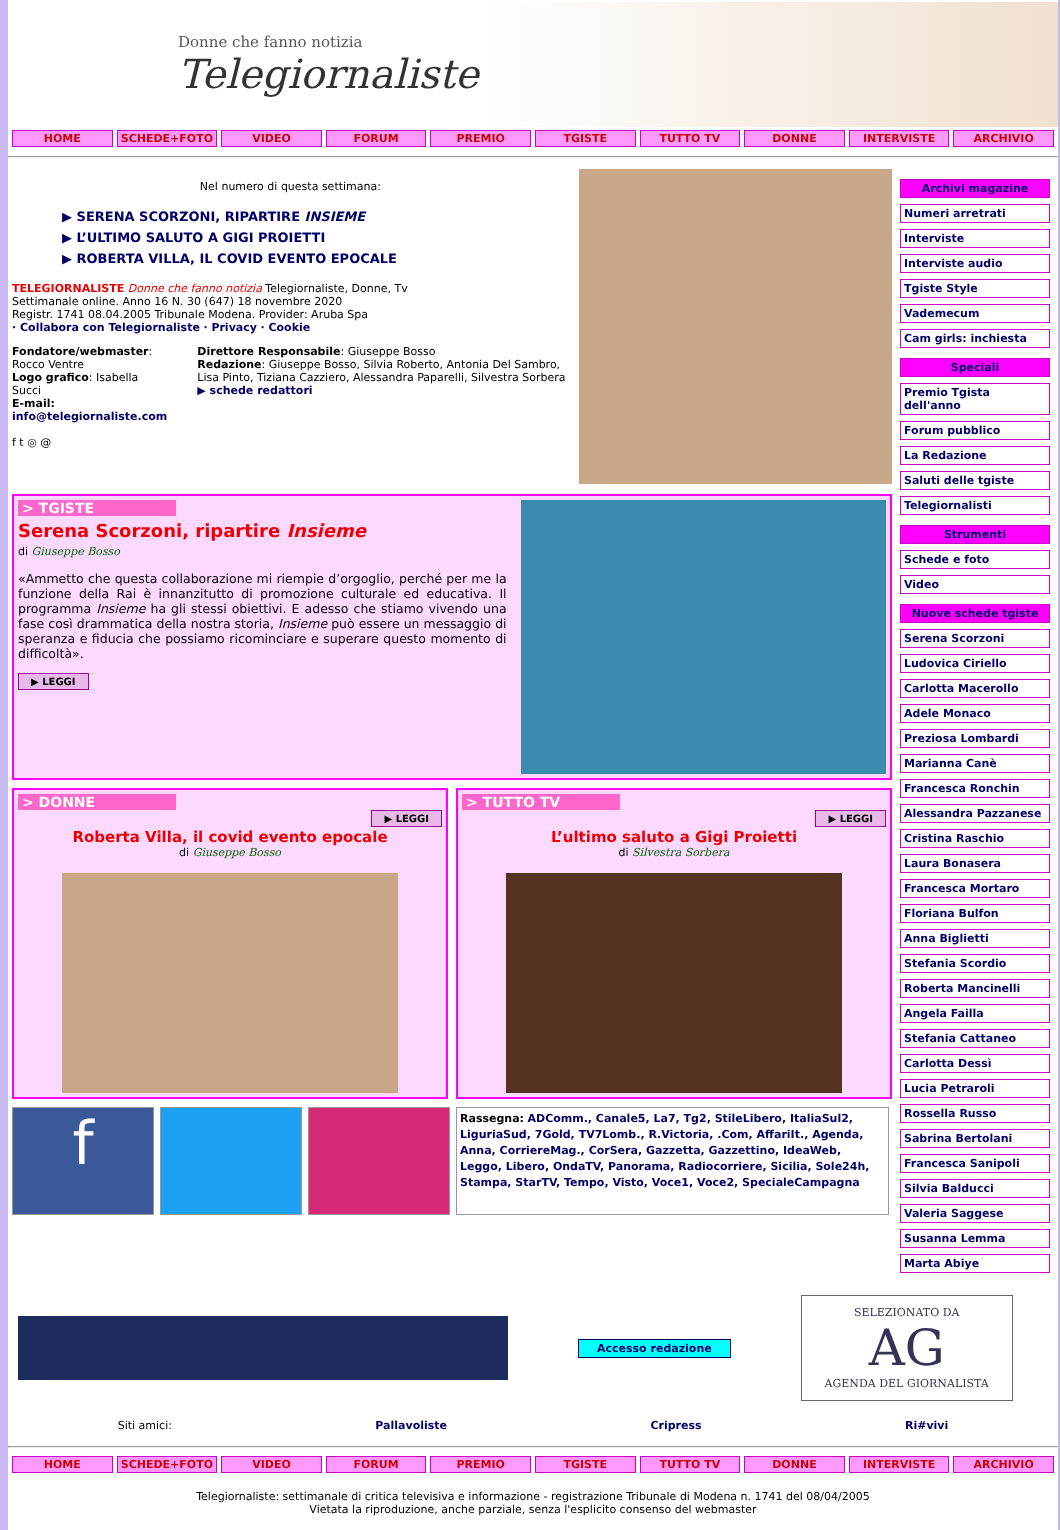Donne che fanno notizia
Telegiornaliste
HOME SCHEDE+FOTO VIDEO FORUM PREMIO TGISTE TUTTO TV DONNE INTERVISTE ARCHIVIO
Nel numero di questa settimana:
▶ SERENA SCORZONI, RIPARTIRE INSIEME
▶ L’ULTIMO SALUTO A GIGI PROIETTI
▶ ROBERTA VILLA, IL COVID EVENTO EPOCALE
TELEGIORNALISTE Donne che fanno notizia Telegiornaliste, Donne, Tv
Settimanale online. Anno 16 N. 30 (647) 18 novembre 2020
Registr. 1741 08.04.2005 Tribunale Modena. Provider: Aruba Spa
· Collabora con Telegiornaliste · Privacy · Cookie
Fondatore/webmaster: Rocco Ventre
Logo grafico: Isabella Succi
E-mail: info@telegiornaliste.com
f t ◎ @
Direttore Responsabile: Giuseppe Bosso
Redazione: Giuseppe Bosso, Silvia Roberto, Antonia Del Sambro, Lisa Pinto, Tiziana Cazziero, Alessandra Paparelli, Silvestra Sorbera
▶ schede redattori
> TGISTE
Serena Scorzoni, ripartire Insieme
di Giuseppe Bosso
«Ammetto che questa collaborazione mi riempie d’orgoglio, perché per me la funzione della Rai è innanzitutto di promozione culturale ed educativa. Il programma Insieme ha gli stessi obiettivi. E adesso che stiamo vivendo una fase così drammatica della nostra storia, Insieme può essere un messaggio di speranza e fiducia che possiamo ricominciare e superare questo momento di difficoltà».
▶ LEGGI
> DONNE
▶ LEGGI
Roberta Villa, il covid evento epocale
di Giuseppe Bosso
> TUTTO TV
▶ LEGGI
L’ultimo saluto a Gigi Proietti
di Silvestra Sorbera
f
Rassegna: ADComm., Canale5, La7, Tg2, StileLibero, ItaliaSul2, LiguriaSud, 7Gold, TV7Lomb., R.Victoria, .Com, AffariIt., Agenda, Anna, CorriereMag., CorSera, Gazzetta, Gazzettino, IdeaWeb, Leggo, Libero, OndaTV, Panorama, Radiocorriere, Sicilia, Sole24h, Stampa, StarTV, Tempo, Visto, Voce1, Voce2, SpecialeCampagna
Archivi magazine
Numeri arretrati
Interviste
Interviste audio
Tgiste Style
Vademecum
Cam girls: inchiesta
Speciali
Premio Tgista dell'anno
Forum pubblico
La Redazione
Saluti delle tgiste
Telegiornalisti
Strumenti
Schede e foto
Video
Nuove schede tgiste
Serena Scorzoni
Ludovica Ciriello
Carlotta Macerollo
Adele Monaco
Preziosa Lombardi
Marianna Canè
Francesca Ronchin
Alessandra Pazzanese
Cristina Raschio
Laura Bonasera
Francesca Mortaro
Floriana Bulfon
Anna Biglietti
Stefania Scordio
Roberta Mancinelli
Angela Failla
Stefania Cattaneo
Carlotta Dessì
Lucia Petraroli
Rossella Russo
Sabrina Bertolani
Francesca Sanipoli
Silvia Balducci
Valeria Saggese
Susanna Lemma
Marta Abiye
Accesso redazione
SELEZIONATO DA
AG
AGENDA DEL GIORNALISTA
Siti amici: Pallavoliste Cripress Ri#vivi
HOME SCHEDE+FOTO VIDEO FORUM PREMIO TGISTE TUTTO TV DONNE INTERVISTE ARCHIVIO
Telegiornaliste: settimanale di critica televisiva e informazione - registrazione Tribunale di Modena n. 1741 del 08/04/2005
Vietata la riproduzione, anche parziale, senza l'esplicito consenso del webmaster